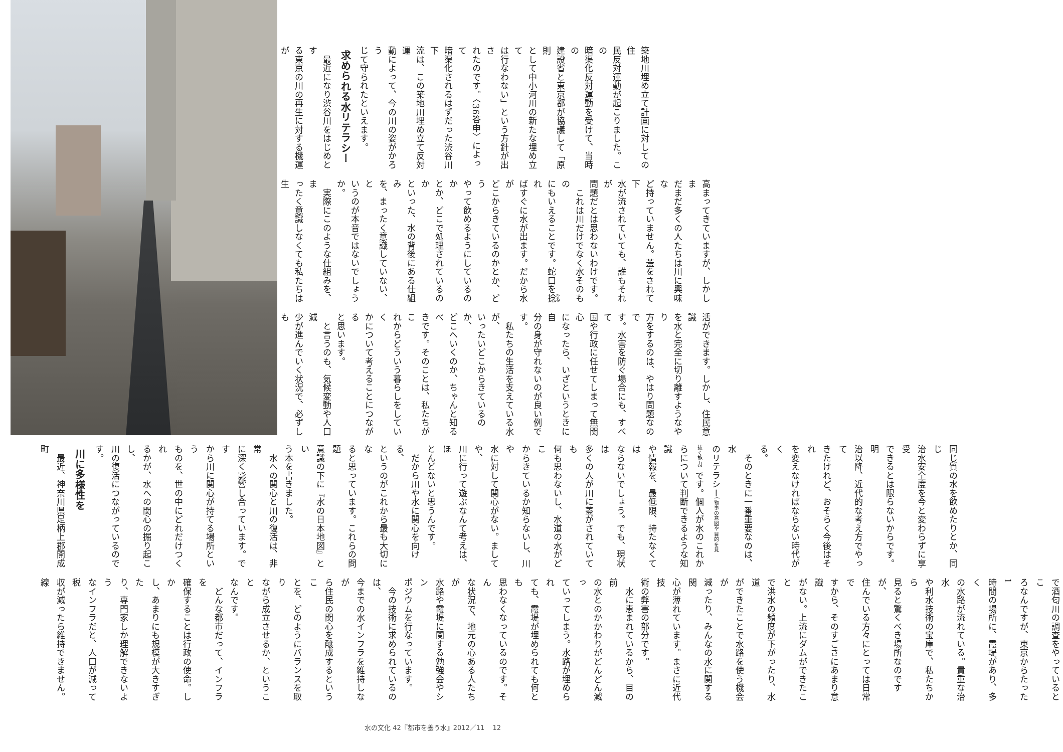築地川埋め立て計画に対しての住
民反対運動が起こりました。この
暗渠化反対運動を受けて、当時の
建設省と東京都が協議して「原則
として中小河川の新たな埋め立て
は行なわない」という方針が出さ
れたのです。〈36答申〉によって
暗渠化されるはずだった渋谷川下
流は、この築地川埋め立て反対運
動によって、今の川の姿がかろう
じて守られたといえます。
求められる水リテラシー
　最近になり渋谷川をはじめとす
る東京の川の再生に対する機運が
高まってきていますが、しかしま
だまだ多くの人たちは川に興味な
ど持っていません。蓋をされて下
水が流されていても、誰もそれが
問題だとは思わないわけです。
　これは川だけでなく水そのもの
にもいえることです。蛇口を捻れ
ばすぐに水が出ます。だから水が
どこからきているのかとか、どう
やって飲めるようにしているのか
とか、どこで処理されているのか
といった、水の背後にある仕組み
を、まったく意識していない、と
いうのが本音ではないでしょうか。
　実際にこのような仕組みを、ま
ったく意識しなくても私たちは生
活ができます。しかし、住民意識
を水と完全に切り離すようなやり
方をするのは、やはり問題なので
す。水害を防ぐ場合にも、すべて
国や行政に任せてしまって無関心
になったら、いざというときに自
分の身が守れないのが良い例です。
　私たちの生活を支えている水が、
いったいどこからきているのか、
どこへいくのか、ちゃんと知るべ
きです。そのことは、私たちがこ
れからどういう暮らしをしていく
かについて考えることにつながる
と思います。
　と言うのも、気候変動や人口減
少が進んでいく状況で、必ずしも
同じ質の水を飲めたりとか、同じ
治水安全度を今と変わらずに享受
できるとは限らないからです。明
治以降、近代的な考え方でやって
きたけれど、おそらく今後はそれ
を変えなければならない時代がく
る。
　そのときに一番重要なのは、水
のリテラシー（物事の意図や目的を見
抜く能力）です。個人が水のこれか
らについて判断できるような知識
や情報を、最低限、持たなくては
ならないでしょう。でも、現状は
多くの人が川に蓋がされていても
何も思わないし、水道の水がどこ
からきているか知らないし、川や
水に対して関心がない。ましてや、
川に行って遊ぶなんて考えは、ほ
とんどないと思うんです。
　だから川や水に関心を向ける、
というのがこれから最も大切にな
ると思っています。これらの問題
意識の下に『水の日本地図』とい
う本を書きました。
　水への関心と川の復活は、非常
に深く影響し合っています。です
から川に関心が持てる場所という
ものを、世の中にどれだけつくれ
るかが、水への関心の掘り起こし、
川の復活につながっているのです。
川に多様性を
　最近、神奈川県足柄上郡開成町
で酒匂川の調査をやっているとこ
ろなんですが、東京からたった1
時間の場所に、霞堤があり、多く
の水路が流れている。貴重な治水
や利水技術の宝庫で、私たちから
見ると驚くべき場所なのですが、
住んでいる方々にとっては日常で
すから、そのすごさにあまり意識
がない。上流にダムができたこと
で洪水の頻度が下がったり、水道
ができたことで水路を使う機会が
減ったり、みんなの水に関する関
心が薄れています。まさに近代技
術の弊害の部分です。
　水に恵まれているから、目の前
の水とのかかわりがどんどん減っ
ていってしまう。水路が埋められ
ても、霞堤が埋められても何とも
思わなくなっているのです。そん
な状況で、地元の心ある人たちが
水路や霞堤に関する勉強会やシン
ポジウムを行なっています。
　今の技術に求められているのは、
今までの水インフラを維持しなが
ら住民の関心を醸成するというこ
とを、どのようにバランスを取り
ながら成立させるか、ということ
なんです。
　どんな都市だって、インフラを
確保することは行政の使命。しか
し、あまりにも規模が大きすぎた
り、専門家しか理解できないよう
なインフラだと、人口が減って税
収が減ったら維持できません。線
水の文化 42『都市を養う水』2012／11 12